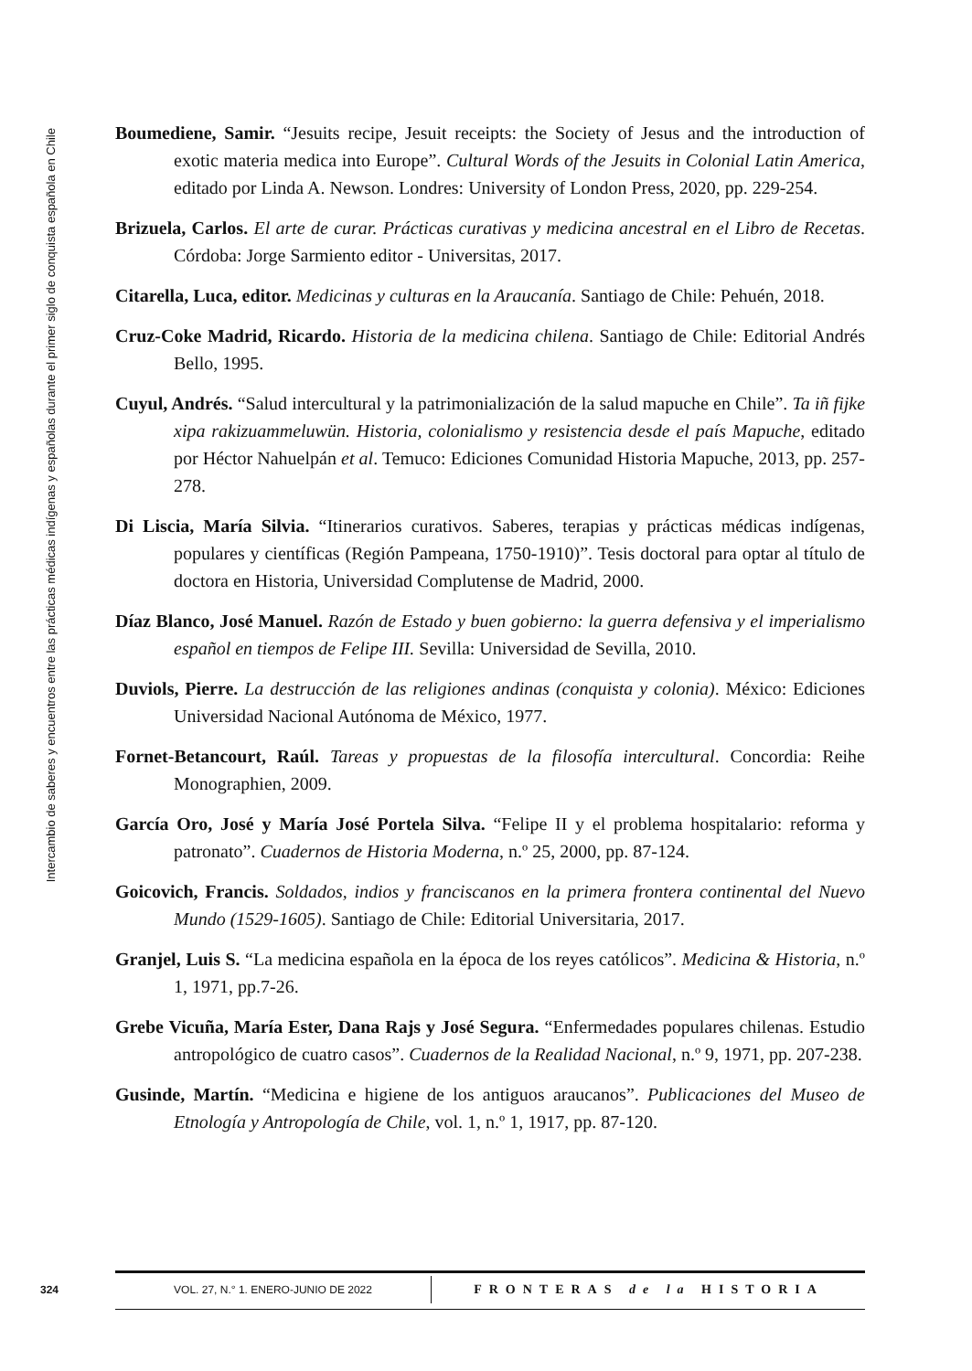Intercambio de saberes y encuentros entre las prácticas médicas indígenas y españolas durante el primer siglo de conquista española en Chile
Boumediene, Samir. “Jesuits recipe, Jesuit receipts: the Society of Jesus and the introduction of exotic materia medica into Europe”. Cultural Words of the Jesuits in Colonial Latin America, editado por Linda A. Newson. Londres: University of London Press, 2020, pp. 229-254.
Brizuela, Carlos. El arte de curar. Prácticas curativas y medicina ancestral en el Libro de Recetas. Córdoba: Jorge Sarmiento editor - Universitas, 2017.
Citarella, Luca, editor. Medicinas y culturas en la Araucanía. Santiago de Chile: Pehuén, 2018.
Cruz-Coke Madrid, Ricardo. Historia de la medicina chilena. Santiago de Chile: Editorial Andrés Bello, 1995.
Cuyul, Andrés. “Salud intercultural y la patrimonialización de la salud mapuche en Chile”. Ta iñ fijke xipa rakizuammeluwün. Historia, colonialismo y resistencia desde el país Mapuche, editado por Héctor Nahuelpán et al. Temuco: Ediciones Comunidad Historia Mapuche, 2013, pp. 257-278.
Di Liscia, María Silvia. “Itinerarios curativos. Saberes, terapias y prácticas médicas indígenas, populares y científicas (Región Pampeana, 1750-1910)”. Tesis doctoral para optar al título de doctora en Historia, Universidad Complutense de Madrid, 2000.
Díaz Blanco, José Manuel. Razón de Estado y buen gobierno: la guerra defensiva y el imperialismo español en tiempos de Felipe III. Sevilla: Universidad de Sevilla, 2010.
Duviols, Pierre. La destrucción de las religiones andinas (conquista y colonia). México: Ediciones Universidad Nacional Autónoma de México, 1977.
Fornet-Betancourt, Raúl. Tareas y propuestas de la filosofía intercultural. Concordia: Reihe Monographien, 2009.
García Oro, José y María José Portela Silva. “Felipe II y el problema hospitalario: reforma y patronato”. Cuadernos de Historia Moderna, n.º 25, 2000, pp. 87-124.
Goicovich, Francis. Soldados, indios y franciscanos en la primera frontera continental del Nuevo Mundo (1529-1605). Santiago de Chile: Editorial Universitaria, 2017.
Granjel, Luis S. “La medicina española en la época de los reyes católicos”. Medicina & Historia, n.º 1, 1971, pp.7-26.
Grebe Vicuña, María Ester, Dana Rajs y José Segura. “Enfermedades populares chilenas. Estudio antropológico de cuatro casos”. Cuadernos de la Realidad Nacional, n.º 9, 1971, pp. 207-238.
Gusinde, Martín. “Medicina e higiene de los antiguos araucanos”. Publicaciones del Museo de Etnología y Antropología de Chile, vol. 1, n.º 1, 1917, pp. 87-120.
324
VOL. 27, N.° 1. ENERO-JUNIO DE 2022
FRONTERAS de la HISTORIA